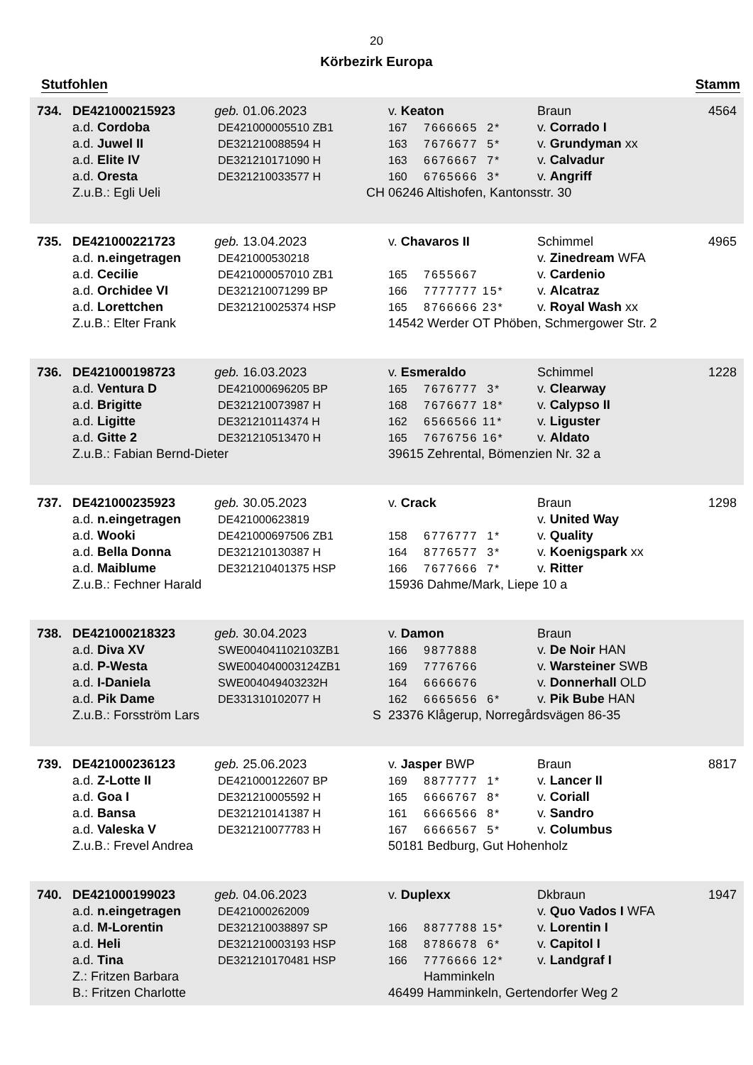20
Körbezirk Europa
Stutfohlen Stamm
| 734. | DE421000215923 geb. 01.06.2023 | | v. Keaton | | Braun | 4564 |
| | a.d. Cordoba | DE421000005510 ZB1 | 167 | 7666665 2* | v. Corrado I | |
| | a.d. Juwel II | DE321210088594 H | 163 | 7676677 5* | v. Grundyman xx | |
| | a.d. Elite IV | DE321210171090 H | 163 | 6676667 7* | v. Calvadur | |
| | a.d. Oresta | DE321210033577 H | 160 | 6765666 3* | v. Angriff | |
| | Z.u.B.: Egli Ueli | CH | 06246 Altishofen, Kantonsstr. 30 | | | |
| 735. | DE421000221723 geb. 13.04.2023 | | v. Chavaros II | | Schimmel | 4965 |
| | a.d. n.eingetragen | DE421000530218 | | | v. Zinedream WFA | |
| | a.d. Cecilie | DE421000057010 ZB1 | 165 | 7655667 | v. Cardenio | |
| | a.d. Orchidee VI | DE321210071299 BP | 166 | 7777777 15* | v. Alcatraz | |
| | a.d. Lorettchen | DE321210025374 HSP | 165 | 8766666 23* | v. Royal Wash xx | |
| | Z.u.B.: Elter Frank | | 14542 Werder OT Phöben, Schmergower Str. 2 | | | |
| 736. | DE421000198723 geb. 16.03.2023 | | v. Esmeraldo | | Schimmel | 1228 |
| | a.d. Ventura D | DE421000696205 BP | 165 | 7676777 3* | v. Clearway | |
| | a.d. Brigitte | DE321210073987 H | 168 | 7676677 18* | v. Calypso II | |
| | a.d. Ligitte | DE321210114374 H | 162 | 6566566 11* | v. Liguster | |
| | a.d. Gitte 2 | DE321210513470 H | 165 | 7676756 16* | v. Aldato | |
| | Z.u.B.: Fabian Bernd-Dieter | | 39615 Zehrental, Bömenzien Nr. 32 a | | | |
| 737. | DE421000235923 geb. 30.05.2023 | | v. Crack | | Braun | 1298 |
| | a.d. n.eingetragen | DE421000623819 | | | v. United Way | |
| | a.d. Wooki | DE421000697506 ZB1 | 158 | 6776777 1* | v. Quality | |
| | a.d. Bella Donna | DE321210130387 H | 164 | 8776577 3* | v. Koenigspark xx | |
| | a.d. Maiblume | DE321210401375 HSP | 166 | 7677666 7* | v. Ritter | |
| | Z.u.B.: Fechner Harald | | 15936 Dahme/Mark, Liepe 10 a | | | |
| 738. | DE421000218323 geb. 30.04.2023 | | v. Damon | | Braun | |
| | a.d. Diva XV | SWE004041102103ZB1 | 166 | 9877888 | v. De Noir HAN | |
| | a.d. P-Westa | SWE004040003124ZB1 | 169 | 7776766 | v. Warsteiner SWB | |
| | a.d. I-Daniela | SWE004049403232H | 164 | 6666676 | v. Donnerhall OLD | |
| | a.d. Pik Dame | DE331310102077 H | 162 | 6665656 6* | v. Pik Bube HAN | |
| | Z.u.B.: Forsström Lars | S | 23376 Klågerup, Norregårdsvägen 86-35 | | | |
| 739. | DE421000236123 geb. 25.06.2023 | | v. Jasper BWP | | Braun | 8817 |
| | a.d. Z-Lotte II | DE421000122607 BP | 169 | 8877777 1* | v. Lancer II | |
| | a.d. Goa I | DE321210005592 H | 165 | 6666767 8* | v. Coriall | |
| | a.d. Bansa | DE321210141387 H | 161 | 6666566 8* | v. Sandro | |
| | a.d. Valeska V | DE321210077783 H | 167 | 6666567 5* | v. Columbus | |
| | Z.u.B.: Frevel Andrea | | 50181 Bedburg, Gut Hohenholz | | | |
| 740. | DE421000199023 geb. 04.06.2023 | | v. Duplexx | | Dkbraun | 1947 |
| | a.d. n.eingetragen | DE421000262009 | | | v. Quo Vados I WFA | |
| | a.d. M-Lorentin | DE321210038897 SP | 166 | 8877788 15* | v. Lorentin I | |
| | a.d. Heli | DE321210003193 HSP | 168 | 8786678 6* | v. Capitol I | |
| | a.d. Tina | DE321210170481 HSP | 166 | 7776666 12* | v. Landgraf I | |
| | Z.: Fritzen Barbara | | | Hamminkeln | | |
| | B.: Fritzen Charlotte | | 46499 Hamminkeln, Gertendorfer Weg 2 | | | |